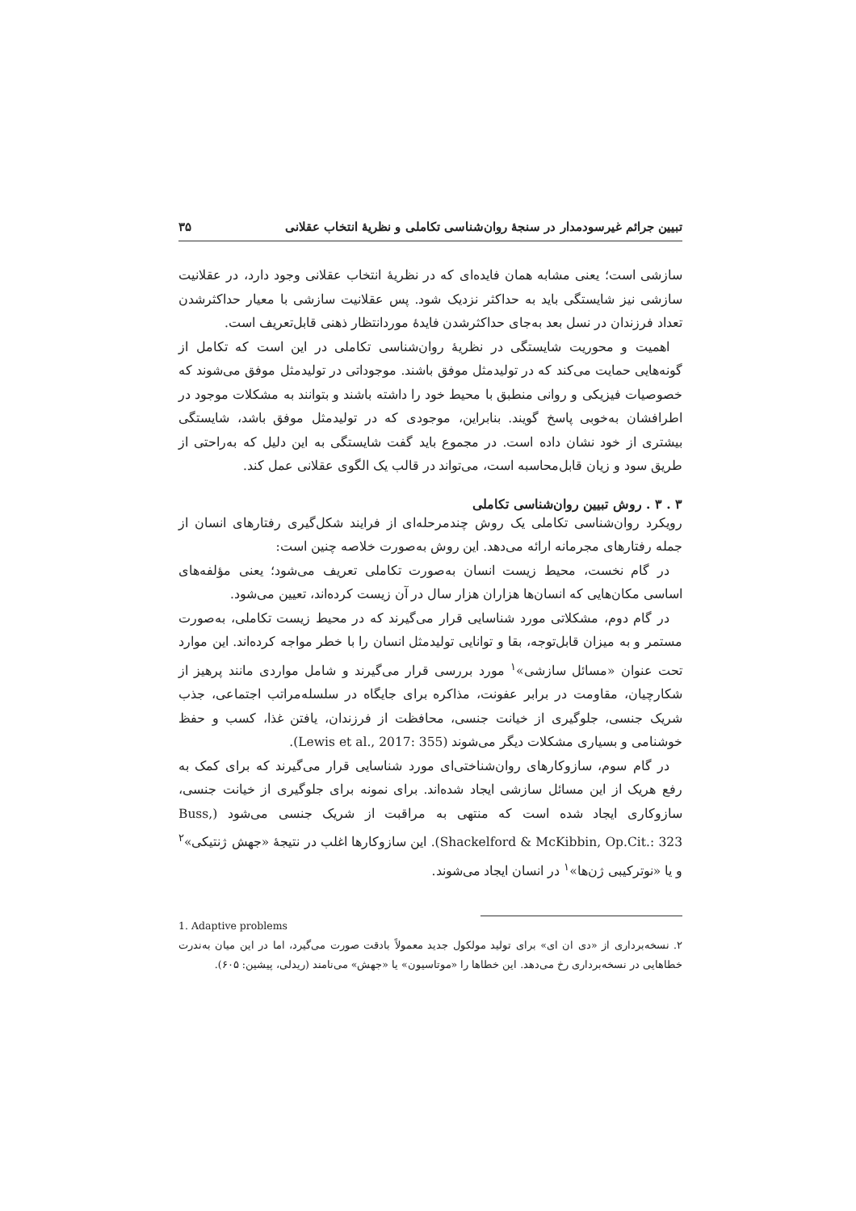تبیین جرائم غیرسودمدار در سنجهٔ روان‌شناسی تکاملی و نظریهٔ انتخاب عقلانی ۳۵
سازشی است؛ یعنی مشابه همان فایده‌ای که در نظریهٔ انتخاب عقلانی وجود دارد، در عقلانیت سازشی نیز شایستگی باید به حداکثر نزدیک شود. پس عقلانیت سازشی با معیار حداکثرشدن تعداد فرزندان در نسل بعد به‌جای حداکثرشدن فایدهٔ موردانتظار ذهنی قابل‌تعریف است.
اهمیت و محوریت شایستگی در نظریهٔ روان‌شناسی تکاملی در این است که تکامل از گونه‌هایی حمایت می‌کند که در تولیدمثل موفق باشند. موجوداتی در تولیدمثل موفق می‌شوند که خصوصیات فیزیکی و روانی منطبق با محیط خود را داشته باشند و بتوانند به مشکلات موجود در اطرافشان به‌خوبی پاسخ گویند. بنابراین، موجودی که در تولیدمثل موفق باشد، شایستگی بیشتری از خود نشان داده است. در مجموع باید گفت شایستگی به این دلیل که به‌راحتی از طریق سود و زیان قابل‌محاسبه است، می‌تواند در قالب یک الگوی عقلانی عمل کند.
۳ . ۳ . روش تبیین روان‌شناسی تکاملی
رویکرد روان‌شناسی تکاملی یک روش چندمرحله‌ای از فرایند شکل‌گیری رفتارهای انسان از جمله رفتارهای مجرمانه ارائه می‌دهد. این روش به‌صورت خلاصه چنین است:
در گام نخست، محیط زیست انسان به‌صورت تکاملی تعریف می‌شود؛ یعنی مؤلفه‌های اساسی مکان‌هایی که انسان‌ها هزاران هزار سال در آن زیست کرده‌اند، تعیین می‌شود.
در گام دوم، مشکلاتی مورد شناسایی قرار می‌گیرند که در محیط زیست تکاملی، به‌صورت مستمر و به میزان قابل‌توجه، بقا و توانایی تولیدمثل انسان را با خطر مواجه کرده‌اند. این موارد تحت عنوان «مسائل سازشی»<sup>۱</sup> مورد بررسی قرار می‌گیرند و شامل مواردی مانند پرهیز از شکارچیان، مقاومت در برابر عفونت، مذاکره برای جایگاه در سلسله‌مراتب اجتماعی، جذب شریک جنسی، جلوگیری از خیانت جنسی، محافظت از فرزندان، یافتن غذا، کسب و حفظ خوشنامی و بسیاری مشکلات دیگر می‌شوند (Lewis et al., 2017: 355).
در گام سوم، سازوکارهای روان‌شناختی‌ای مورد شناسایی قرار می‌گیرند که برای کمک به رفع هریک از این مسائل سازشی ایجاد شده‌اند. برای نمونه برای جلوگیری از خیانت جنسی، سازوکاری ایجاد شده است که منتهی به مراقبت از شریک جنسی می‌شود (Buss, Shackelford & McKibbin, Op.Cit.: 323). این سازوکارها اغلب در نتیجهٔ «جهش ژنتیکی»<sup>۲</sup> و یا «نوترکیبی ژن‌ها»<sup>۱</sup> در انسان ایجاد می‌شوند.
1. Adaptive problems
۲. نسخه‌برداری از «دی ان ای» برای تولید مولکول جدید معمولاً بادقت صورت می‌گیرد، اما در این میان به‌ندرت خطاهایی در نسخه‌برداری رخ می‌دهد. این خطاها را «موتاسیون» یا «جهش» می‌نامند (ریدلی، پیشین: ۶۰۵).